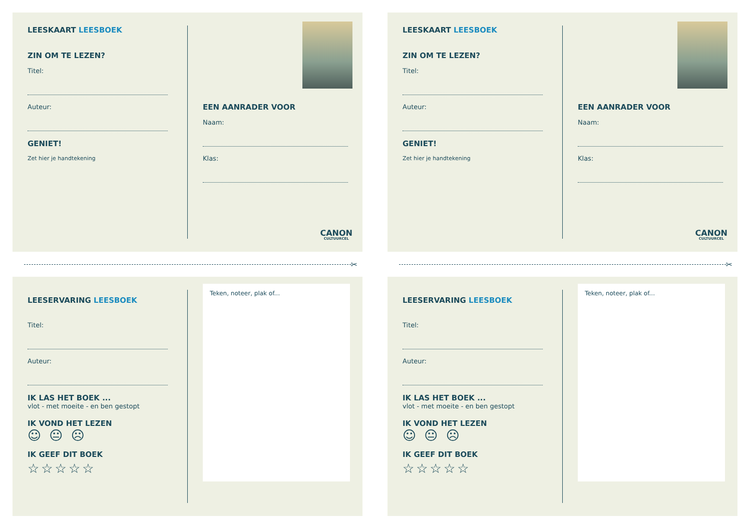LEESKAART LEESBOEK
ZIN OM TE LEZEN?
Titel:
Auteur:
GENIET!
Zet hier je handtekening
EEN AANRADER VOOR
Naam:
Klas:
CANON
CULTUURCEL
✂
LEESERVARING LEESBOEK
Titel:
Auteur:
IK LAS HET BOEK ...
vlot - met moeite - en ben gestopt
IK VOND HET LEZEN
☺ 😐 ☹
IK GEEF DIT BOEK
☆☆☆☆☆
Teken, noteer, plak of...
LEESKAART LEESBOEK
ZIN OM TE LEZEN?
Titel:
Auteur:
GENIET!
Zet hier je handtekening
EEN AANRADER VOOR
Naam:
Klas:
CANON
CULTUURCEL
✂
LEESERVARING LEESBOEK
Titel:
Auteur:
IK LAS HET BOEK ...
vlot - met moeite - en ben gestopt
IK VOND HET LEZEN
☺ 😐 ☹
IK GEEF DIT BOEK
☆☆☆☆☆
Teken, noteer, plak of...